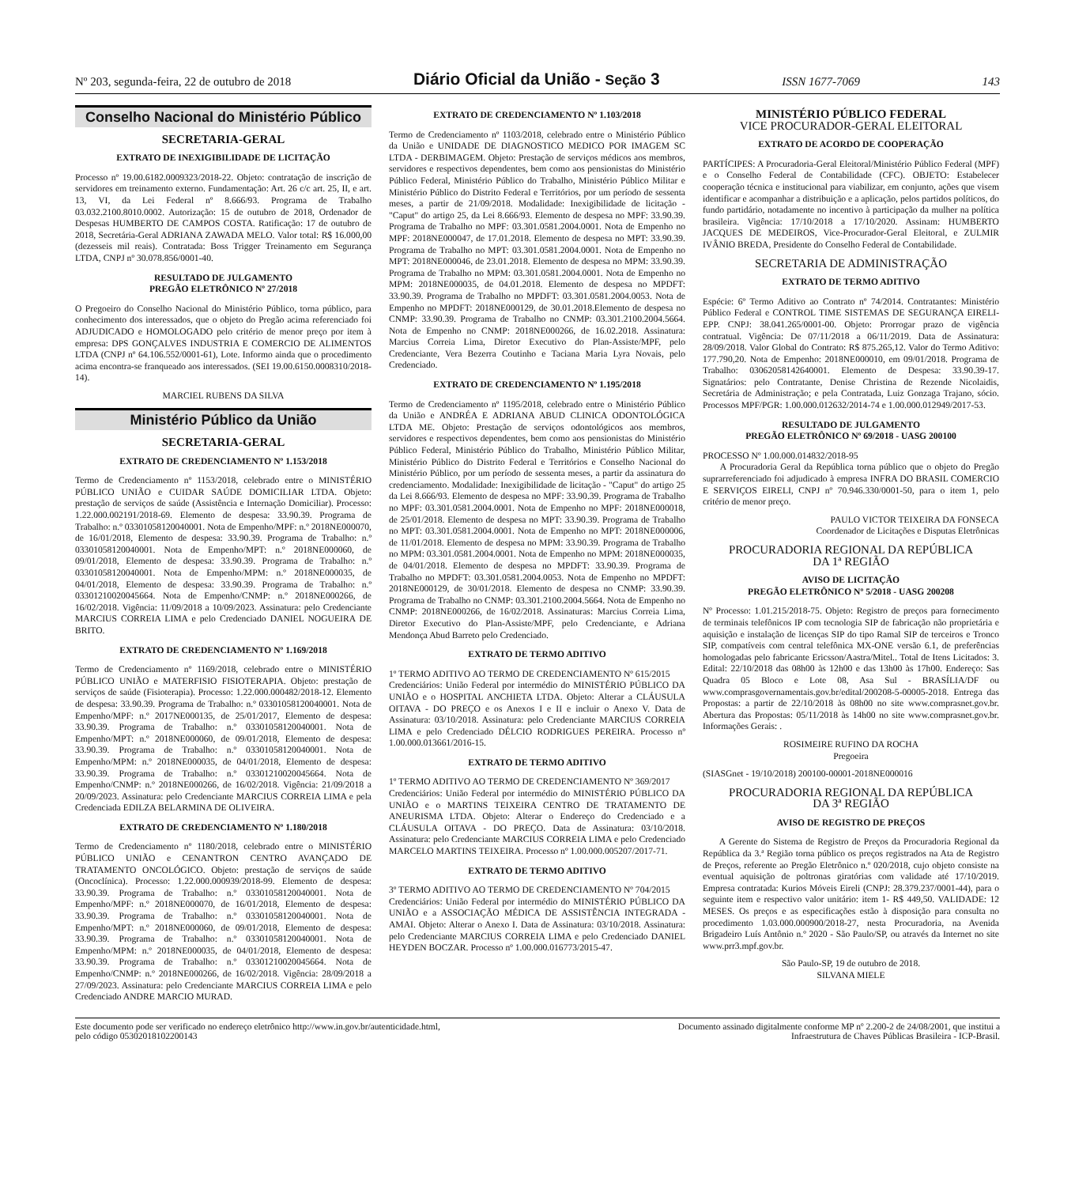Nº 203, segunda-feira, 22 de outubro de 2018 Diário Oficial da União - Seção 3 ISSN 1677-7069 143
Conselho Nacional do Ministério Público
SECRETARIA-GERAL
EXTRATO DE INEXIGIBILIDADE DE LICITAÇÃO
Processo nº 19.00.6182.0009323/2018-22. Objeto: contratação de inscrição de servidores em treinamento externo. Fundamentação: Art. 26 c/c art. 25, II, e art. 13, VI, da Lei Federal nº 8.666/93. Programa de Trabalho 03.032.2100.8010.0002. Autorização: 15 de outubro de 2018, Ordenador de Despesas HUMBERTO DE CAMPOS COSTA. Ratificação: 17 de outubro de 2018, Secretária-Geral ADRIANA ZAWADA MELO. Valor total: R$ 16.000,00 (dezesseis mil reais). Contratada: Boss Trigger Treinamento em Segurança LTDA, CNPJ nº 30.078.856/0001-40.
RESULTADO DE JULGAMENTO
PREGÃO ELETRÔNICO Nº 27/2018
O Pregoeiro do Conselho Nacional do Ministério Público, torna público, para conhecimento dos interessados, que o objeto do Pregão acima referenciado foi ADJUDICADO e HOMOLOGADO pelo critério de menor preço por item à empresa: DPS GONÇALVES INDUSTRIA E COMERCIO DE ALIMENTOS LTDA (CNPJ nº 64.106.552/0001-61), Lote. Informo ainda que o procedimento acima encontra-se franqueado aos interessados. (SEI 19.00.6150.0008310/2018-14).
MARCIEL RUBENS DA SILVA
Ministério Público da União
SECRETARIA-GERAL
EXTRATO DE CREDENCIAMENTO Nº 1.153/2018
Termo de Credenciamento nº 1153/2018, celebrado entre o MINISTÉRIO PÚBLICO UNIÃO e CUIDAR SAÚDE DOMICILIAR LTDA. Objeto: prestação de serviços de saúde (Assistência e Internação Domiciliar). Processo: 1.22.000.002191/2018-69. Elemento de despesa: 33.90.39. Programa de Trabalho: n.º 03301058120040001. Nota de Empenho/MPF: n.º 2018NE000070, de 16/01/2018, Elemento de despesa: 33.90.39. Programa de Trabalho: n.º 03301058120040001. Nota de Empenho/MPT: n.º 2018NE000060, de 09/01/2018, Elemento de despesa: 33.90.39. Programa de Trabalho: n.º 03301058120040001. Nota de Empenho/MPM: n.º 2018NE000035, de 04/01/2018, Elemento de despesa: 33.90.39. Programa de Trabalho: n.º 03301210020045664. Nota de Empenho/CNMP: n.º 2018NE000266, de 16/02/2018. Vigência: 11/09/2018 a 10/09/2023. Assinatura: pelo Credenciante MARCIUS CORREIA LIMA e pelo Credenciado DANIEL NOGUEIRA DE BRITO.
EXTRATO DE CREDENCIAMENTO Nº 1.169/2018
Termo de Credenciamento nº 1169/2018, celebrado entre o MINISTÉRIO PÚBLICO UNIÃO e MATERFISIO FISIOTERAPIA. Objeto: prestação de serviços de saúde (Fisioterapia). Processo: 1.22.000.000482/2018-12. Elemento de despesa: 33.90.39. Programa de Trabalho: n.º 03301058120040001. Nota de Empenho/MPF: n.º 2017NE000135, de 25/01/2017, Elemento de despesa: 33.90.39. Programa de Trabalho: n.º 03301058120040001. Nota de Empenho/MPT: n.º 2018NE000060, de 09/01/2018, Elemento de despesa: 33.90.39. Programa de Trabalho: n.º 03301058120040001. Nota de Empenho/MPM: n.º 2018NE000035, de 04/01/2018, Elemento de despesa: 33.90.39. Programa de Trabalho: n.º 03301210020045664. Nota de Empenho/CNMP: n.º 2018NE000266, de 16/02/2018. Vigência: 21/09/2018 a 20/09/2023. Assinatura: pelo Credenciante MARCIUS CORREIA LIMA e pela Credenciada EDILZA BELARMINA DE OLIVEIRA.
EXTRATO DE CREDENCIAMENTO Nº 1.180/2018
Termo de Credenciamento nº 1180/2018, celebrado entre o MINISTÉRIO PÚBLICO UNIÃO e CENANTRON CENTRO AVANÇADO DE TRATAMENTO ONCOLÓGICO. Objeto: prestação de serviços de saúde (Oncoclínica). Processo: 1.22.000.000939/2018-99. Elemento de despesa: 33.90.39. Programa de Trabalho: n.º 03301058120040001. Nota de Empenho/MPF: n.º 2018NE000070, de 16/01/2018, Elemento de despesa: 33.90.39. Programa de Trabalho: n.º 03301058120040001. Nota de Empenho/MPT: n.º 2018NE000060, de 09/01/2018, Elemento de despesa: 33.90.39. Programa de Trabalho: n.º 03301058120040001. Nota de Empenho/MPM: n.º 2018NE000035, de 04/01/2018, Elemento de despesa: 33.90.39. Programa de Trabalho: n.º 03301210020045664. Nota de Empenho/CNMP: n.º 2018NE000266, de 16/02/2018. Vigência: 28/09/2018 a 27/09/2023. Assinatura: pelo Credenciante MARCIUS CORREIA LIMA e pelo Credenciado ANDRE MARCIO MURAD.
EXTRATO DE CREDENCIAMENTO Nº 1.103/2018
Termo de Credenciamento nº 1103/2018, celebrado entre o Ministério Público da União e UNIDADE DE DIAGNOSTICO MEDICO POR IMAGEM SC LTDA - DERBIMAGEM. Objeto: Prestação de serviços médicos aos membros, servidores e respectivos dependentes, bem como aos pensionistas do Ministério Público Federal, Ministério Público do Trabalho, Ministério Público Militar e Ministério Público do Distrito Federal e Territórios, por um período de sessenta meses, a partir de 21/09/2018. Modalidade: Inexigibilidade de licitação - "Caput" do artigo 25, da Lei 8.666/93. Elemento de despesa no MPF: 33.90.39. Programa de Trabalho no MPF: 03.301.0581.2004.0001. Nota de Empenho no MPF: 2018NE000047, de 17.01.2018. Elemento de despesa no MPT: 33.90.39. Programa de Trabalho no MPT: 03.301.0581.2004.0001. Nota de Empenho no MPT: 2018NE000046, de 23.01.2018. Elemento de despesa no MPM: 33.90.39. Programa de Trabalho no MPM: 03.301.0581.2004.0001. Nota de Empenho no MPM: 2018NE000035, de 04.01.2018. Elemento de despesa no MPDFT: 33.90.39. Programa de Trabalho no MPDFT: 03.301.0581.2004.0053. Nota de Empenho no MPDFT: 2018NE000129, de 30.01.2018.Elemento de despesa no CNMP: 33.90.39. Programa de Trabalho no CNMP: 03.301.2100.2004.5664. Nota de Empenho no CNMP: 2018NE000266, de 16.02.2018. Assinatura: Marcius Correia Lima, Diretor Executivo do Plan-Assiste/MPF, pelo Credenciante, Vera Bezerra Coutinho e Taciana Maria Lyra Novais, pelo Credenciado.
EXTRATO DE CREDENCIAMENTO Nº 1.195/2018
Termo de Credenciamento nº 1195/2018, celebrado entre o Ministério Público da União e ANDRÉA E ADRIANA ABUD CLINICA ODONTOLÓGICA LTDA ME. Objeto: Prestação de serviços odontológicos aos membros, servidores e respectivos dependentes, bem como aos pensionistas do Ministério Público Federal, Ministério Público do Trabalho, Ministério Público Militar, Ministério Público do Distrito Federal e Territórios e Conselho Nacional do Ministério Público, por um período de sessenta meses, a partir da assinatura do credenciamento. Modalidade: Inexigibilidade de licitação - "Caput" do artigo 25 da Lei 8.666/93. Elemento de despesa no MPF: 33.90.39. Programa de Trabalho no MPF: 03.301.0581.2004.0001. Nota de Empenho no MPF: 2018NE000018, de 25/01/2018. Elemento de despesa no MPT: 33.90.39. Programa de Trabalho no MPT: 03.301.0581.2004.0001. Nota de Empenho no MPT: 2018NE000006, de 11/01/2018. Elemento de despesa no MPM: 33.90.39. Programa de Trabalho no MPM: 03.301.0581.2004.0001. Nota de Empenho no MPM: 2018NE000035, de 04/01/2018. Elemento de despesa no MPDFT: 33.90.39. Programa de Trabalho no MPDFT: 03.301.0581.2004.0053. Nota de Empenho no MPDFT: 2018NE000129, de 30/01/2018. Elemento de despesa no CNMP: 33.90.39. Programa de Trabalho no CNMP: 03.301.2100.2004.5664. Nota de Empenho no CNMP: 2018NE000266, de 16/02/2018. Assinaturas: Marcius Correia Lima, Diretor Executivo do Plan-Assiste/MPF, pelo Credenciante, e Adriana Mendonça Abud Barreto pelo Credenciado.
EXTRATO DE TERMO ADITIVO
1º TERMO ADITIVO AO TERMO DE CREDENCIAMENTO Nº 615/2015
Credenciários: União Federal por intermédio do MINISTÉRIO PÚBLICO DA UNIÃO e o HOSPITAL ANCHIETA LTDA. Objeto: Alterar a CLÁUSULA OITAVA - DO PREÇO e os Anexos I e II e incluir o Anexo V. Data de Assinatura: 03/10/2018. Assinatura: pelo Credenciante MARCIUS CORREIA LIMA e pelo Credenciado DÉLCIO RODRIGUES PEREIRA. Processo nº 1.00.000.013661/2016-15.
EXTRATO DE TERMO ADITIVO
1º TERMO ADITIVO AO TERMO DE CREDENCIAMENTO Nº 369/2017
Credenciários: União Federal por intermédio do MINISTÉRIO PÚBLICO DA UNIÃO e o MARTINS TEIXEIRA CENTRO DE TRATAMENTO DE ANEURISMA LTDA. Objeto: Alterar o Endereço do Credenciado e a CLÁUSULA OITAVA - DO PREÇO. Data de Assinatura: 03/10/2018. Assinatura: pelo Credenciante MARCIUS CORREIA LIMA e pelo Credenciado MARCELO MARTINS TEIXEIRA. Processo nº 1.00.000.005207/2017-71.
EXTRATO DE TERMO ADITIVO
3º TERMO ADITIVO AO TERMO DE CREDENCIAMENTO Nº 704/2015
Credenciários: União Federal por intermédio do MINISTÉRIO PÚBLICO DA UNIÃO e a ASSOCIAÇÃO MÉDICA DE ASSISTÊNCIA INTEGRADA - AMAI. Objeto: Alterar o Anexo I. Data de Assinatura: 03/10/2018. Assinatura: pelo Credenciante MARCIUS CORREIA LIMA e pelo Credenciado DANIEL HEYDEN BOCZAR. Processo nº 1.00.000.016773/2015-47.
MINISTÉRIO PÚBLICO FEDERAL
VICE PROCURADOR-GERAL ELEITORAL
EXTRATO DE ACORDO DE COOPERAÇÃO
PARTÍCIPES: A Procuradoria-Geral Eleitoral/Ministério Público Federal (MPF) e o Conselho Federal de Contabilidade (CFC). OBJETO: Estabelecer cooperação técnica e institucional para viabilizar, em conjunto, ações que visem identificar e acompanhar a distribuição e a aplicação, pelos partidos políticos, do fundo partidário, notadamente no incentivo à participação da mulher na política brasileira. Vigência: 17/10/2018 a 17/10/2020. Assinam: HUMBERTO JACQUES DE MEDEIROS, Vice-Procurador-Geral Eleitoral, e ZULMIR IVÂNIO BREDA, Presidente do Conselho Federal de Contabilidade.
SECRETARIA DE ADMINISTRAÇÃO
EXTRATO DE TERMO ADITIVO
Espécie: 6º Termo Aditivo ao Contrato nº 74/2014. Contratantes: Ministério Público Federal e CONTROL TIME SISTEMAS DE SEGURANÇA EIRELI-EPP. CNPJ: 38.041.265/0001-00. Objeto: Prorrogar prazo de vigência contratual. Vigência: De 07/11/2018 a 06/11/2019. Data de Assinatura: 28/09/2018. Valor Global do Contrato: R$ 875.265,12. Valor do Termo Aditivo: 177.790,20. Nota de Empenho: 2018NE000010, em 09/01/2018. Programa de Trabalho: 03062058142640001. Elemento de Despesa: 33.90.39-17. Signatários: pelo Contratante, Denise Christina de Rezende Nicolaidis, Secretária de Administração; e pela Contratada, Luiz Gonzaga Trajano, sócio. Processos MPF/PGR: 1.00.000.012632/2014-74 e 1.00.000.012949/2017-53.
RESULTADO DE JULGAMENTO
PREGÃO ELETRÔNICO Nº 69/2018 - UASG 200100
PROCESSO Nº 1.00.000.014832/2018-95
A Procuradoria Geral da República torna público que o objeto do Pregão suprarreferenciado foi adjudicado à empresa INFRA DO BRASIL COMERCIO E SERVIÇOS EIRELI, CNPJ nº 70.946.330/0001-50, para o item 1, pelo critério de menor preço.
PAULO VICTOR TEIXEIRA DA FONSECA
Coordenador de Licitações e Disputas Eletrônicas
PROCURADORIA REGIONAL DA REPÚBLICA
DA 1ª REGIÃO
AVISO DE LICITAÇÃO
PREGÃO ELETRÔNICO Nº 5/2018 - UASG 200208
Nº Processo: 1.01.215/2018-75. Objeto: Registro de preços para fornecimento de terminais telefônicos IP com tecnologia SIP de fabricação não proprietária e aquisição e instalação de licenças SIP do tipo Ramal SIP de terceiros e Tronco SIP, compatíveis com central telefônica MX-ONE versão 6.1, de preferências homologadas pelo fabricante Ericsson/Aastra/Mitel.. Total de Itens Licitados: 3. Edital: 22/10/2018 das 08h00 às 12h00 e das 13h00 às 17h00. Endereço: Sas Quadra 05 Bloco e Lote 08, Asa Sul - BRASÍLIA/DF ou www.comprasgovernamentais.gov.br/edital/200208-5-00005-2018. Entrega das Propostas: a partir de 22/10/2018 às 08h00 no site www.comprasnet.gov.br. Abertura das Propostas: 05/11/2018 às 14h00 no site www.comprasnet.gov.br. Informações Gerais: .
ROSIMEIRE RUFINO DA ROCHA
Pregoeira
(SIASGnet - 19/10/2018) 200100-00001-2018NE000016
PROCURADORIA REGIONAL DA REPÚBLICA
DA 3ª REGIÃO
AVISO DE REGISTRO DE PREÇOS
A Gerente do Sistema de Registro de Preços da Procuradoria Regional da República da 3.ª Região torna público os preços registrados na Ata de Registro de Preços, referente ao Pregão Eletrônico n.º 020/2018, cujo objeto consiste na eventual aquisição de poltronas giratórias com validade até 17/10/2019. Empresa contratada: Kurios Móveis Eireli (CNPJ: 28.379.237/0001-44), para o seguinte item e respectivo valor unitário: item 1- R$ 449,50. VALIDADE: 12 MESES. Os preços e as especificações estão à disposição para consulta no procedimento 1.03.000.000900/2018-27, nesta Procuradoria, na Avenida Brigadeiro Luís Antônio n.º 2020 - São Paulo/SP, ou através da Internet no site www.prr3.mpf.gov.br.
São Paulo-SP, 19 de outubro de 2018.
SILVANA MIELE
Este documento pode ser verificado no endereço eletrônico http://www.in.gov.br/autenticidade.html,
pelo código 05302018102200143 Documento assinado digitalmente conforme MP nº 2.200-2 de 24/08/2001, que institui a
Infraestrutura de Chaves Públicas Brasileira - ICP-Brasil.